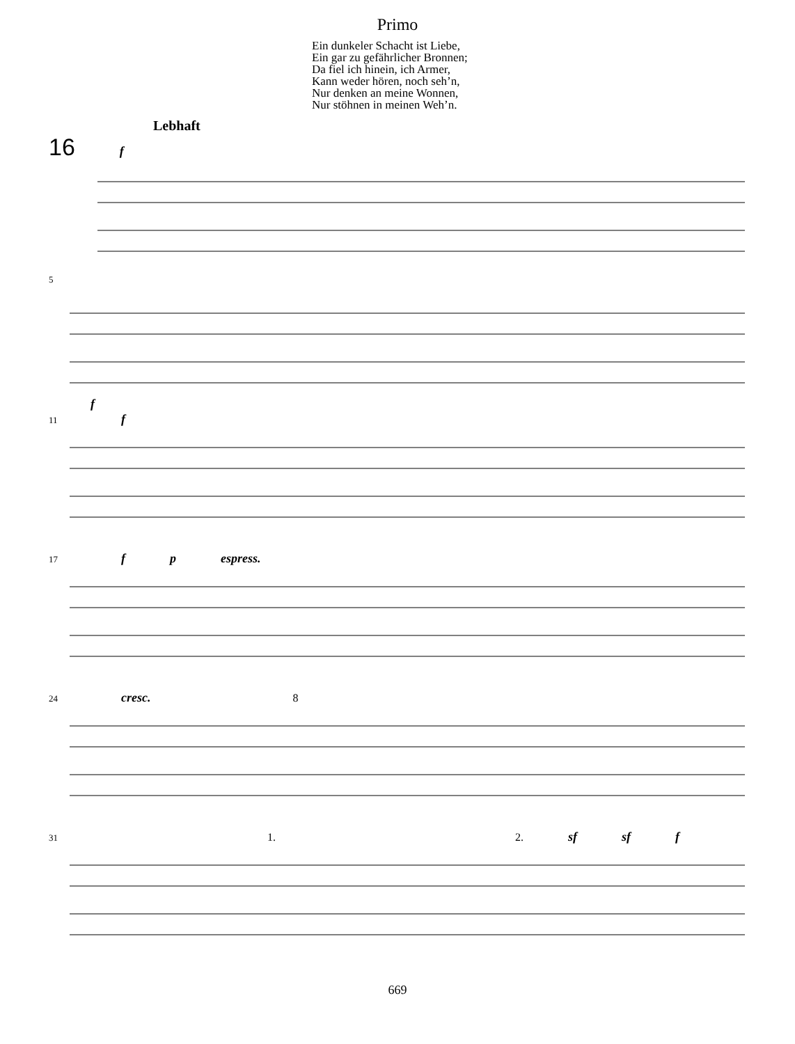Primo
Ein dunkeler Schacht ist Liebe,
Ein gar zu gefährlicher Bronnen;
Da fiel ich hinein, ich Armer,
Kann weder hören, noch seh’n,
Nur denken an meine Wonnen,
Nur stöhnen in meinen Weh’n.
Lebhaft
16 f
5 f
11 f
17 f p espress.
24 cresc. 8
31 1. 2. sf sf f
669